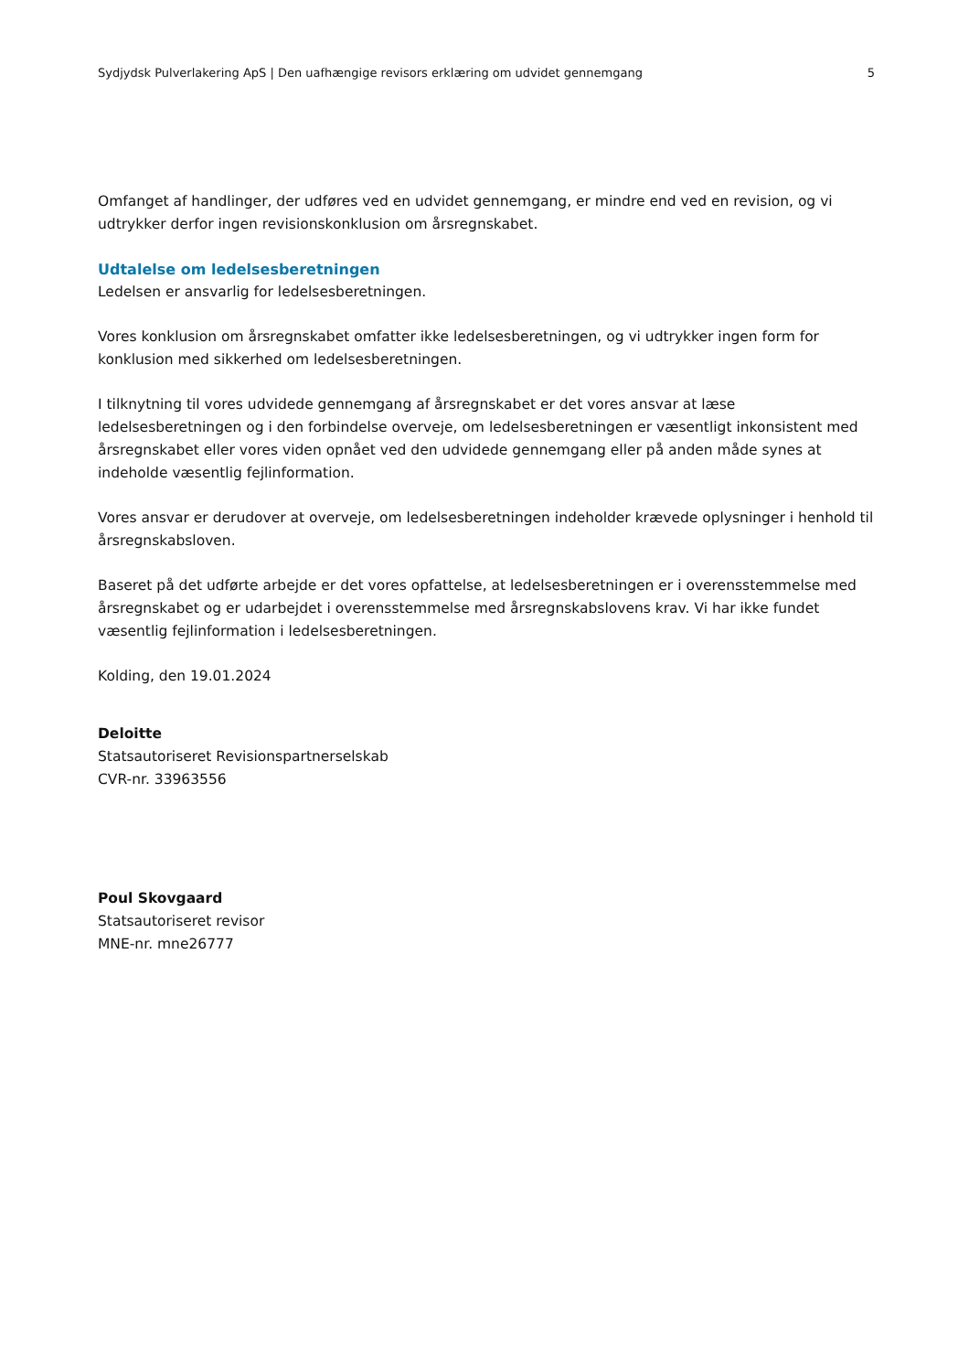Sydjydsk Pulverlakering ApS | Den uafhængige revisors erklæring om udvidet gennemgang 5
Omfanget af handlinger, der udføres ved en udvidet gennemgang, er mindre end ved en revision, og vi udtrykker derfor ingen revisionskonklusion om årsregnskabet.
Udtalelse om ledelsesberetningen
Ledelsen er ansvarlig for ledelsesberetningen.
Vores konklusion om årsregnskabet omfatter ikke ledelsesberetningen, og vi udtrykker ingen form for konklusion med sikkerhed om ledelsesberetningen.
I tilknytning til vores udvidede gennemgang af årsregnskabet er det vores ansvar at læse ledelsesberetningen og i den forbindelse overveje, om ledelsesberetningen er væsentligt inkonsistent med årsregnskabet eller vores viden opnået ved den udvidede gennemgang eller på anden måde synes at indeholde væsentlig fejlinformation.
Vores ansvar er derudover at overveje, om ledelsesberetningen indeholder krævede oplysninger i henhold til årsregnskabsloven.
Baseret på det udførte arbejde er det vores opfattelse, at ledelsesberetningen er i overensstemmelse med årsregnskabet og er udarbejdet i overensstemmelse med årsregnskabslovens krav. Vi har ikke fundet væsentlig fejlinformation i ledelsesberetningen.
Kolding, den 19.01.2024
Deloitte
Statsautoriseret Revisionspartnerselskab
CVR-nr. 33963556
Poul Skovgaard
Statsautoriseret revisor
MNE-nr. mne26777